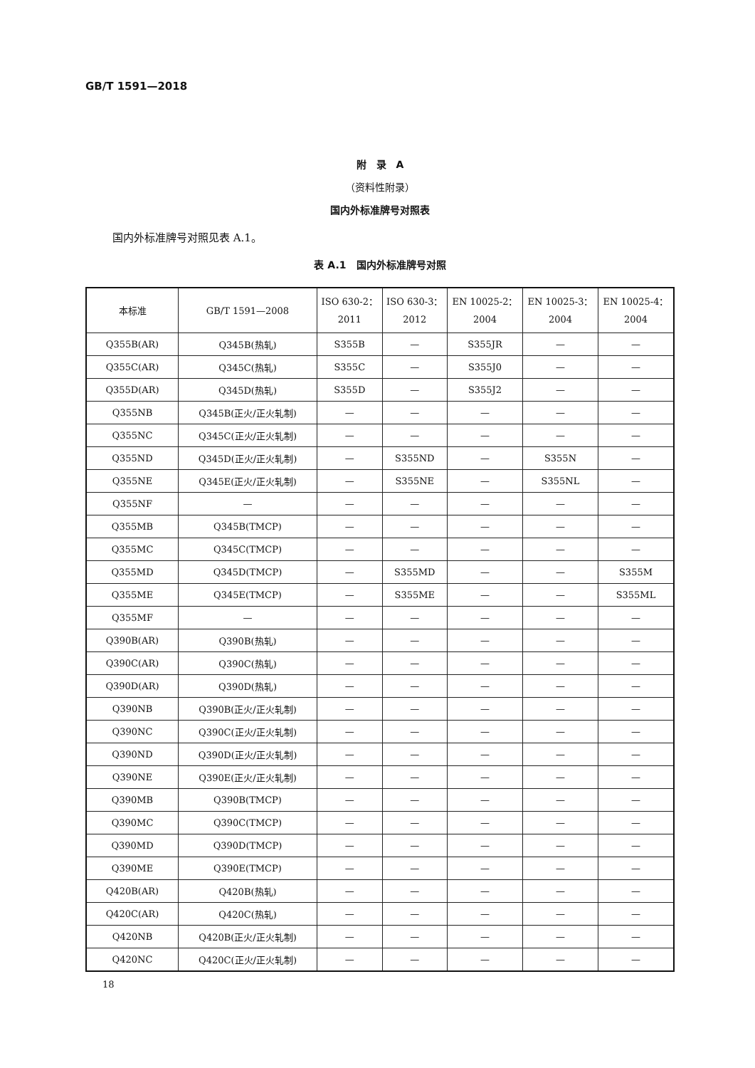GB/T 1591—2018
附　录　A
（资料性附录）
国内外标准牌号对照表
国内外标准牌号对照见表 A.1。
表 A.1　国内外标准牌号对照
| 本标准 | GB/T 1591—2008 | ISO 630-2： 2011 | ISO 630-3： 2012 | EN 10025-2： 2004 | EN 10025-3： 2004 | EN 10025-4： 2004 |
| --- | --- | --- | --- | --- | --- | --- |
| Q355B(AR) | Q345B(热轧) | S355B | — | S355JR | — | — |
| Q355C(AR) | Q345C(热轧) | S355C | — | S355J0 | — | — |
| Q355D(AR) | Q345D(热轧) | S355D | — | S355J2 | — | — |
| Q355NB | Q345B(正火/正火轧制) | — | — | — | — | — |
| Q355NC | Q345C(正火/正火轧制) | — | — | — | — | — |
| Q355ND | Q345D(正火/正火轧制) | — | S355ND | — | S355N | — |
| Q355NE | Q345E(正火/正火轧制) | — | S355NE | — | S355NL | — |
| Q355NF | — | — | — | — | — | — |
| Q355MB | Q345B(TMCP) | — | — | — | — | — |
| Q355MC | Q345C(TMCP) | — | — | — | — | — |
| Q355MD | Q345D(TMCP) | — | S355MD | — | — | S355M |
| Q355ME | Q345E(TMCP) | — | S355ME | — | — | S355ML |
| Q355MF | — | — | — | — | — | — |
| Q390B(AR) | Q390B(热轧) | — | — | — | — | — |
| Q390C(AR) | Q390C(热轧) | — | — | — | — | — |
| Q390D(AR) | Q390D(热轧) | — | — | — | — | — |
| Q390NB | Q390B(正火/正火轧制) | — | — | — | — | — |
| Q390NC | Q390C(正火/正火轧制) | — | — | — | — | — |
| Q390ND | Q390D(正火/正火轧制) | — | — | — | — | — |
| Q390NE | Q390E(正火/正火轧制) | — | — | — | — | — |
| Q390MB | Q390B(TMCP) | — | — | — | — | — |
| Q390MC | Q390C(TMCP) | — | — | — | — | — |
| Q390MD | Q390D(TMCP) | — | — | — | — | — |
| Q390ME | Q390E(TMCP) | — | — | — | — | — |
| Q420B(AR) | Q420B(热轧) | — | — | — | — | — |
| Q420C(AR) | Q420C(热轧) | — | — | — | — | — |
| Q420NB | Q420B(正火/正火轧制) | — | — | — | — | — |
| Q420NC | Q420C(正火/正火轧制) | — | — | — | — | — |
18